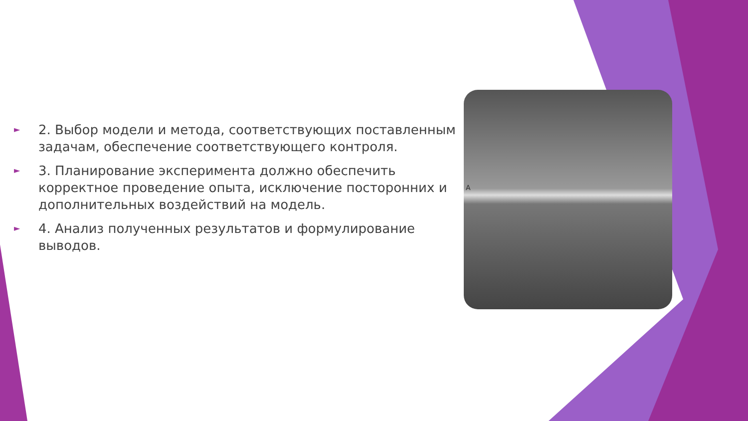► 2. Выбор модели и метода, соответствующих поставленным задачам, обеспечение соответствующего контроля.
► 3. Планирование эксперимента должно обеспечить корректное проведение опыта, исключение посторонних и дополнительных воздействий на модель.
► 4. Анализ полученных результатов и формулирование выводов.
A